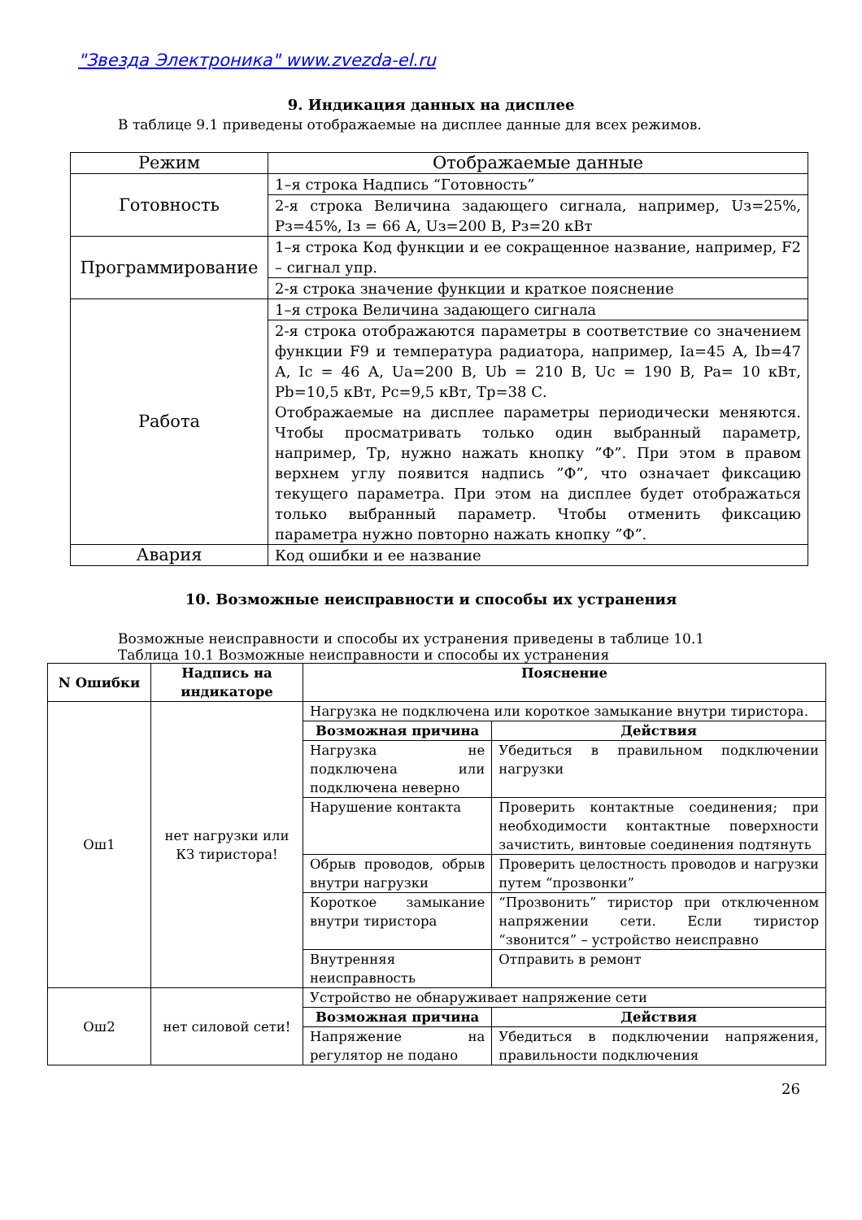"Звезда Электроника" www.zvezda-el.ru
9. Индикация данных на дисплее
В таблице 9.1 приведены отображаемые на дисплее данные для всех режимов.
| Режим | Отображаемые данные |
| Готовность | 1–я строка Надпись “Готовность” |
| | 2-я строка Величина задающего сигнала, например, Uз=25%, Pз=45%, Iз = 66 А, Uз=200 В, Pз=20 кВт |
| Программирование | 1–я строка Код функции и ее сокращенное название, например, F2 – сигнал упр. |
| | 2-я строка значение функции и краткое пояснение |
| Работа | 1–я строка Величина задающего сигнала |
| | 2-я строка отображаются параметры в соответствие со значением функции F9 и температура радиатора, например, Ia=45 А, Ib=47 А, Ic = 46 А, Ua=200 В, Ub = 210 В, Uc = 190 В, Pa= 10 кВт, Pb=10,5 кВт, Pc=9,5 кВт, Тр=38 С. Отображаемые на дисплее параметры периодически меняются. Чтобы просматривать только один выбранный параметр, например, Тр, нужно нажать кнопку ”Ф”. При этом в правом верхнем углу появится надпись ”Ф”, что означает фиксацию текущего параметра. При этом на дисплее будет отображаться только выбранный параметр. Чтобы отменить фиксацию параметра нужно повторно нажать кнопку ”Ф”. |
| Авария | Код ошибки и ее название |
10. Возможные неисправности и способы их устранения
Возможные неисправности и способы их устранения приведены в таблице 10.1
Таблица 10.1 Возможные неисправности и способы их устранения
| N Ошибки | Надпись на индикаторе | Пояснение | |
| --- | --- | --- | --- |
| Ош1 | нет нагрузки или КЗ тиристора! | Нагрузка не подключена или короткое замыкание внутри тиристора. | |
| | | Возможная причина | Действия |
| | | Нагрузка не подключена или подключена неверно | Убедиться в правильном подключении нагрузки |
| | | Нарушение контакта | Проверить контактные соединения; при необходимости контактные поверхности зачистить, винтовые соединения подтянуть |
| | | Обрыв проводов, обрыв внутри нагрузки | Проверить целостность проводов и нагрузки путем “прозвонки” |
| | | Короткое замыкание внутри тиристора | “Прозвонить” тиристор при отключенном напряжении сети. Если тиристор “звонится” – устройство неисправно |
| | | Внутренняя неисправность | Отправить в ремонт |
| Ош2 | нет силовой сети! | Устройство не обнаруживает напряжение сети | |
| | | Возможная причина | Действия |
| | | Напряжение на регулятор не подано | Убедиться в подключении напряжения, правильности подключения |
26